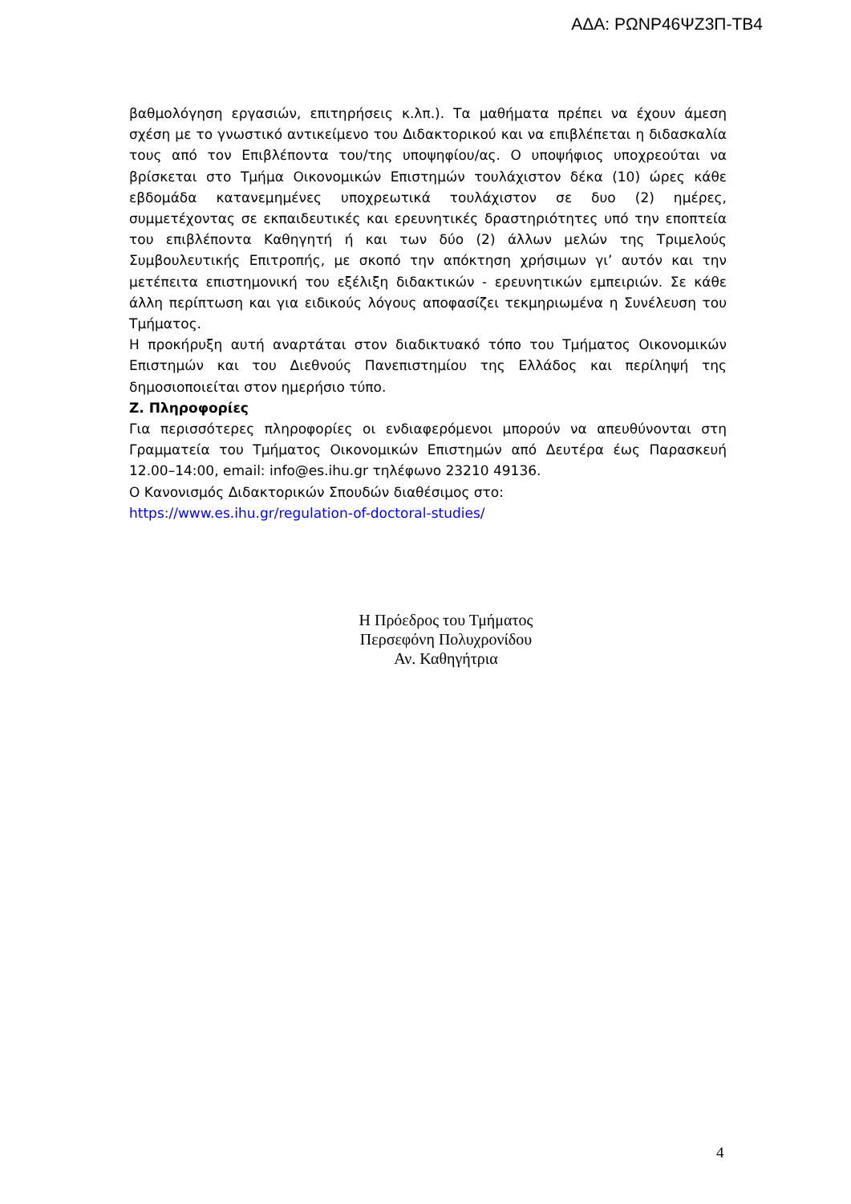ΑΔΑ: ΡΩΝΡ46ΨΖ3Π-ΤΒ4
βαθμολόγηση εργασιών, επιτηρήσεις κ.λπ.). Τα μαθήματα πρέπει να έχουν άμεση σχέση με το γνωστικό αντικείμενο του Διδακτορικού και να επιβλέπεται η διδασκαλία τους από τον Επιβλέποντα του/της υποψηφίου/ας. Ο υποψήφιος υποχρεούται να βρίσκεται στο Τμήμα Οικονομικών Επιστημών τουλάχιστον δέκα (10) ώρες κάθε εβδομάδα κατανεμημένες υποχρεωτικά τουλάχιστον σε δυο (2) ημέρες, συμμετέχοντας σε εκπαιδευτικές και ερευνητικές δραστηριότητες υπό την εποπτεία του επιβλέποντα Καθηγητή ή και των δύο (2) άλλων μελών της Τριμελούς Συμβουλευτικής Επιτροπής, με σκοπό την απόκτηση χρήσιμων γι’ αυτόν και την μετέπειτα επιστημονική του εξέλιξη διδακτικών - ερευνητικών εμπειριών. Σε κάθε άλλη περίπτωση και για ειδικούς λόγους αποφασίζει τεκμηριωμένα η Συνέλευση του Τμήματος.
Η προκήρυξη αυτή αναρτάται στον διαδικτυακό τόπο του Τμήματος Οικονομικών Επιστημών και του Διεθνούς Πανεπιστημίου της Ελλάδος και περίληψή της δημοσιοποιείται στον ημερήσιο τύπο.
Ζ. Πληροφορίες
Για περισσότερες πληροφορίες οι ενδιαφερόμενοι μπορούν να απευθύνονται στη Γραμματεία του Τμήματος Οικονομικών Επιστημών από Δευτέρα έως Παρασκευή 12.00–14:00, email: info@es.ihu.gr τηλέφωνο 23210 49136.
Ο Κανονισμός Διδακτορικών Σπουδών διαθέσιμος στο:
https://www.es.ihu.gr/regulation-of-doctoral-studies/
Η Πρόεδρος του Τμήματος
Περσεφόνη Πολυχρονίδου
Αν. Καθηγήτρια
4